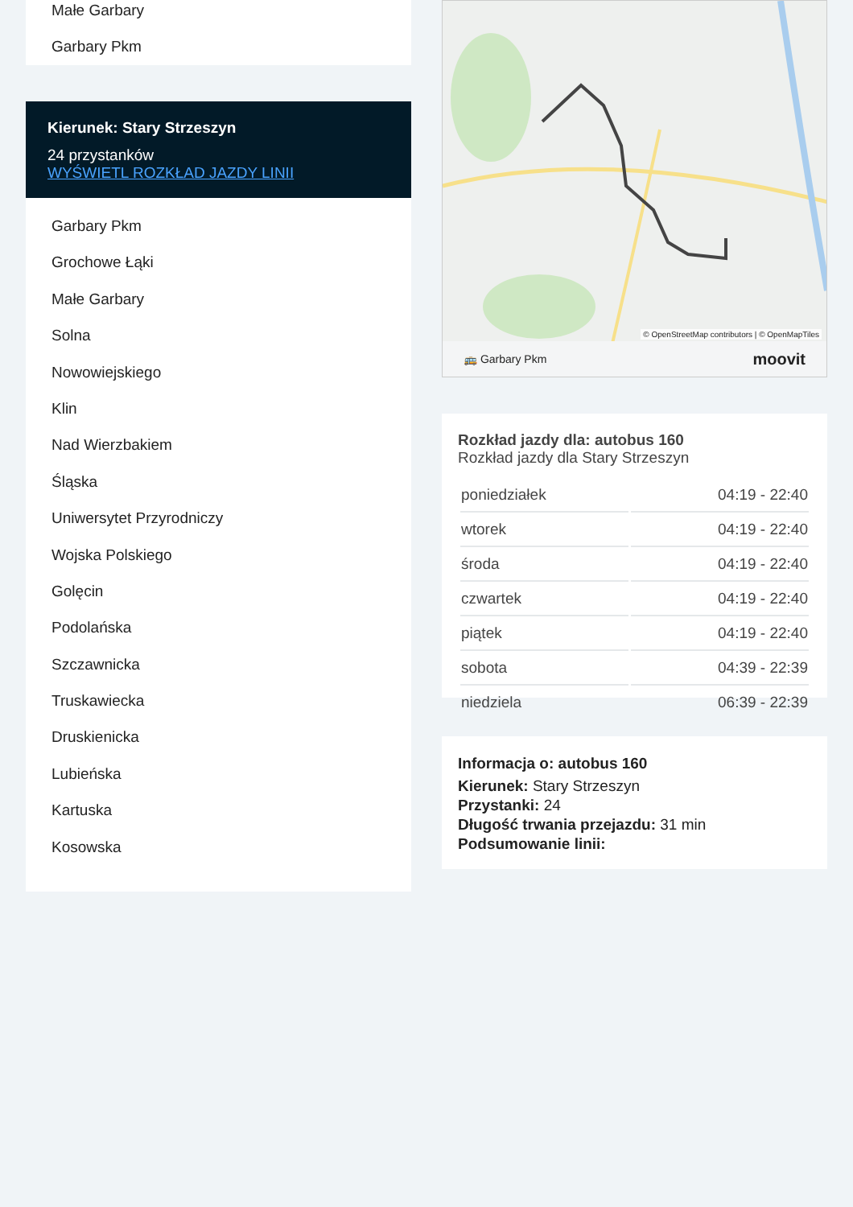Małe Garbary
Garbary Pkm
Kierunek: Stary Strzeszyn
24 przystanków
WYŚWIETL ROZKŁAD JAZDY LINII
Garbary Pkm
Grochowe Łąki
Małe Garbary
Solna
Nowowiejskiego
Klin
Nad Wierzbakiem
Śląska
Uniwersytet Przyrodniczy
Wojska Polskiego
Golęcin
Podolańska
Szczawnicka
Truskawiecka
Druskienicka
Lubieńska
Kartuska
Kosowska
© OpenStreetMap contributors | © OpenMapTiles
🚌 Garbary Pkm moovit
Rozkład jazdy dla: autobus 160
Rozkład jazdy dla Stary Strzeszyn
| poniedziałek | 04:19 - 22:40 |
| wtorek | 04:19 - 22:40 |
| środa | 04:19 - 22:40 |
| czwartek | 04:19 - 22:40 |
| piątek | 04:19 - 22:40 |
| sobota | 04:39 - 22:39 |
| niedziela | 06:39 - 22:39 |
Informacja o: autobus 160
Kierunek: Stary Strzeszyn
Przystanki: 24
Długość trwania przejazdu: 31 min
Podsumowanie linii: